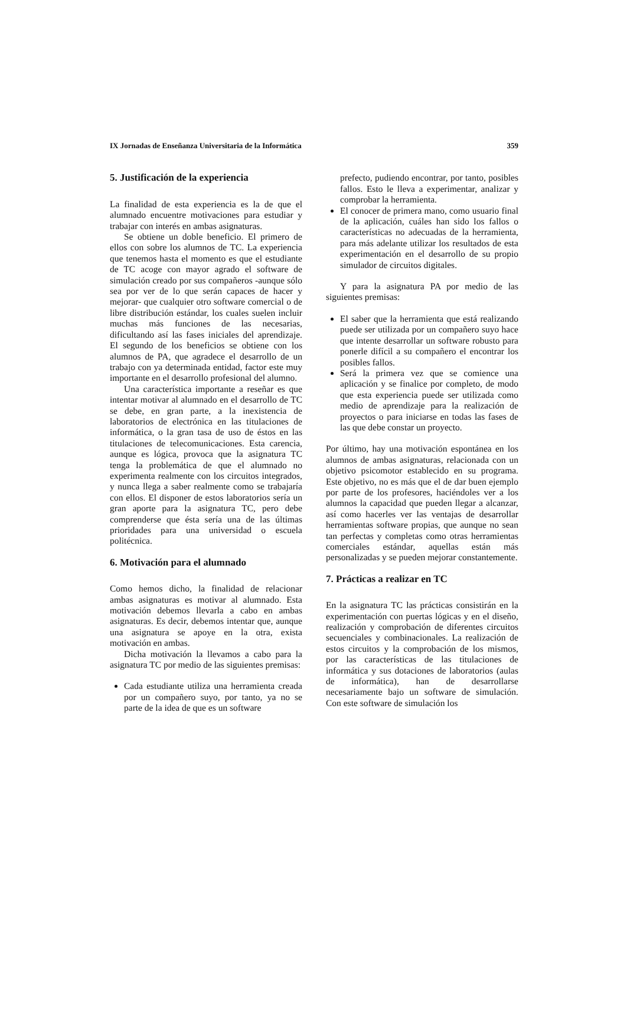IX Jornadas de Enseñanza Universitaria de la Informática 359
5. Justificación de la experiencia
La finalidad de esta experiencia es la de que el alumnado encuentre motivaciones para estudiar y trabajar con interés en ambas asignaturas.
Se obtiene un doble beneficio. El primero de ellos con sobre los alumnos de TC. La experiencia que tenemos hasta el momento es que el estudiante de TC acoge con mayor agrado el software de simulación creado por sus compañeros -aunque sólo sea por ver de lo que serán capaces de hacer y mejorar- que cualquier otro software comercial o de libre distribución estándar, los cuales suelen incluir muchas más funciones de las necesarias, dificultando así las fases iniciales del aprendizaje. El segundo de los beneficios se obtiene con los alumnos de PA, que agradece el desarrollo de un trabajo con ya determinada entidad, factor este muy importante en el desarrollo profesional del alumno.
Una característica importante a reseñar es que intentar motivar al alumnado en el desarrollo de TC se debe, en gran parte, a la inexistencia de laboratorios de electrónica en las titulaciones de informática, o la gran tasa de uso de éstos en las titulaciones de telecomunicaciones. Esta carencia, aunque es lógica, provoca que la asignatura TC tenga la problemática de que el alumnado no experimenta realmente con los circuitos integrados, y nunca llega a saber realmente como se trabajaría con ellos. El disponer de estos laboratorios sería un gran aporte para la asignatura TC, pero debe comprenderse que ésta sería una de las últimas prioridades para una universidad o escuela politécnica.
6. Motivación para el alumnado
Como hemos dicho, la finalidad de relacionar ambas asignaturas es motivar al alumnado. Esta motivación debemos llevarla a cabo en ambas asignaturas. Es decir, debemos intentar que, aunque una asignatura se apoye en la otra, exista motivación en ambas.
Dicha motivación la llevamos a cabo para la asignatura TC por medio de las siguientes premisas:
Cada estudiante utiliza una herramienta creada por un compañero suyo, por tanto, ya no se parte de la idea de que es un software
prefecto, pudiendo encontrar, por tanto, posibles fallos. Esto le lleva a experimentar, analizar y comprobar la herramienta.
El conocer de primera mano, como usuario final de la aplicación, cuáles han sido los fallos o características no adecuadas de la herramienta, para más adelante utilizar los resultados de esta experimentación en el desarrollo de su propio simulador de circuitos digitales.
Y para la asignatura PA por medio de las siguientes premisas:
El saber que la herramienta que está realizando puede ser utilizada por un compañero suyo hace que intente desarrollar un software robusto para ponerle difícil a su compañero el encontrar los posibles fallos.
Será la primera vez que se comience una aplicación y se finalice por completo, de modo que esta experiencia puede ser utilizada como medio de aprendizaje para la realización de proyectos o para iniciarse en todas las fases de las que debe constar un proyecto.
Por último, hay una motivación espontánea en los alumnos de ambas asignaturas, relacionada con un objetivo psicomotor establecido en su programa. Este objetivo, no es más que el de dar buen ejemplo por parte de los profesores, haciéndoles ver a los alumnos la capacidad que pueden llegar a alcanzar, así como hacerles ver las ventajas de desarrollar herramientas software propias, que aunque no sean tan perfectas y completas como otras herramientas comerciales estándar, aquellas están más personalizadas y se pueden mejorar constantemente.
7. Prácticas a realizar en TC
En la asignatura TC las prácticas consistirán en la experimentación con puertas lógicas y en el diseño, realización y comprobación de diferentes circuitos secuenciales y combinacionales. La realización de estos circuitos y la comprobación de los mismos, por las características de las titulaciones de informática y sus dotaciones de laboratorios (aulas de informática), han de desarrollarse necesariamente bajo un software de simulación. Con este software de simulación los